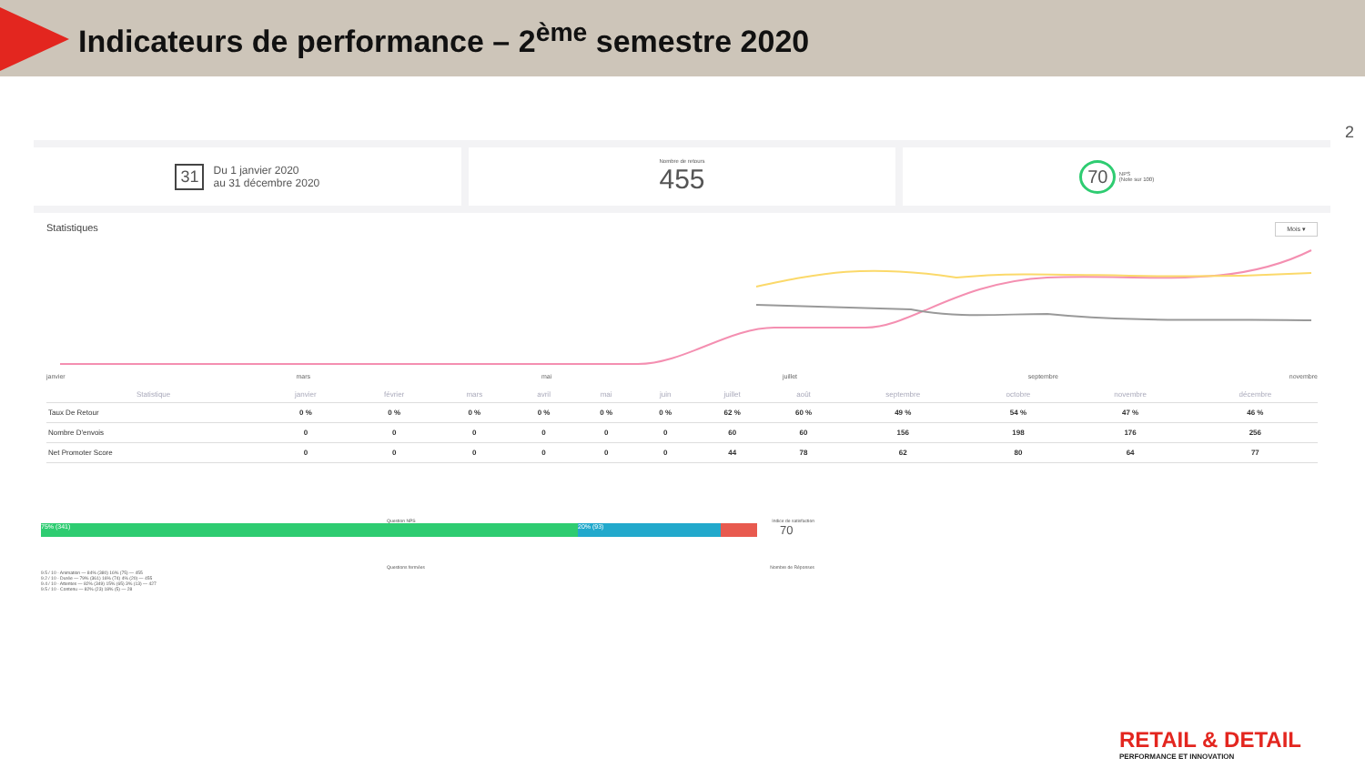Indicateurs de performance – 2<sup>ème</sup> semestre 2020
2
31 Du 1 janvier 2020
au 31 décembre 2020
Nombre de retours
455
70 NPS
(Note sur 100)
Statistiques Mois ▾
janvier mars mai juillet septembre novembre
| Statistique | janvier | février | mars | avril | mai | juin | juillet | août | septembre | octobre | novembre | décembre |
| --- | --- | --- | --- | --- | --- | --- | --- | --- | --- | --- | --- | --- |
| Taux De Retour | 0 % | 0 % | 0 % | 0 % | 0 % | 0 % | 62 % | 60 % | 49 % | 54 % | 47 % | 46 % |
| Nombre D'envois | 0 | 0 | 0 | 0 | 0 | 0 | 60 | 60 | 156 | 198 | 176 | 256 |
| Net Promoter Score | 0 | 0 | 0 | 0 | 0 | 0 | 44 | 78 | 62 | 80 | 64 | 77 |
Question NPS Indice de satisfaction
75% (341) 20% (93)
70
Questions fermées Nombre de Réponses
9.5 / 10 - Animation — 84% (380) 16% (75) — 455
9.2 / 10 - Durée — 79% (361) 16% (74) 4% (20) — 455
9.4 / 10 - Attentes — 82% (349) 15% (65) 3% (13) — 427
9.5 / 10 - Contenu — 82% (23) 18% (5) — 28
RETAIL & DETAIL
PERFORMANCE ET INNOVATION